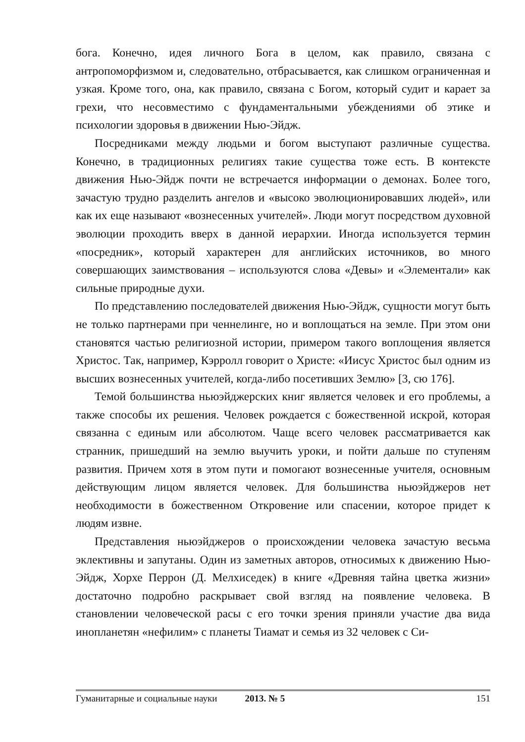бога. Конечно, идея личного Бога в целом, как правило, связана с антропоморфизмом и, следовательно, отбрасывается, как слишком ограниченная и узкая. Кроме того, она, как правило, связана с Богом, который судит и карает за грехи, что несовместимо с фундаментальными убеждениями об этике и психологии здоровья в движении Нью-Эйдж.
Посредниками между людьми и богом выступают различные существа. Конечно, в традиционных религиях такие существа тоже есть. В контексте движения Нью-Эйдж почти не встречается информации о демонах. Более того, зачастую трудно разделить ангелов и «высоко эволюционировавших людей», или как их еще называют «вознесенных учителей». Люди могут посредством духовной эволюции проходить вверх в данной иерархии. Иногда используется термин «посредник», который характерен для английских источников, во много совершающих заимствования – используются слова «Девы» и «Элементали» как сильные природные духи.
По представлению последователей движения Нью-Эйдж, сущности могут быть не только партнерами при ченнелинге, но и воплощаться на земле. При этом они становятся частью религиозной истории, примером такого воплощения является Христос. Так, например, Кэрролл говорит о Христе: «Иисус Христос был одним из высших вознесенных учителей, когда-либо посетивших Землю» [3, сю 176].
Темой большинства ньюэйджерских книг является человек и его проблемы, а также способы их решения. Человек рождается с божественной искрой, которая связанна с единым или абсолютом. Чаще всего человек рассматривается как странник, пришедший на землю выучить уроки, и пойти дальше по ступеням развития. Причем хотя в этом пути и помогают вознесенные учителя, основным действующим лицом является человек. Для большинства ньюэйджеров нет необходимости в божественном Откровение или спасении, которое придет к людям извне.
Представления ньюэйджеров о происхождении человека зачастую весьма эклективны и запутаны. Один из заметных авторов, относимых к движению Нью-Эйдж, Хорхе Перрон (Д. Мелхиседек) в книге «Древняя тайна цветка жизни» достаточно подробно раскрывает свой взгляд на появление человека. В становлении человеческой расы с его точки зрения приняли участие два вида инопланетян «нефилим» с планеты Тиамат и семья из 32 человек с Си-
Гуманитарные и социальные науки 2013. № 5 151